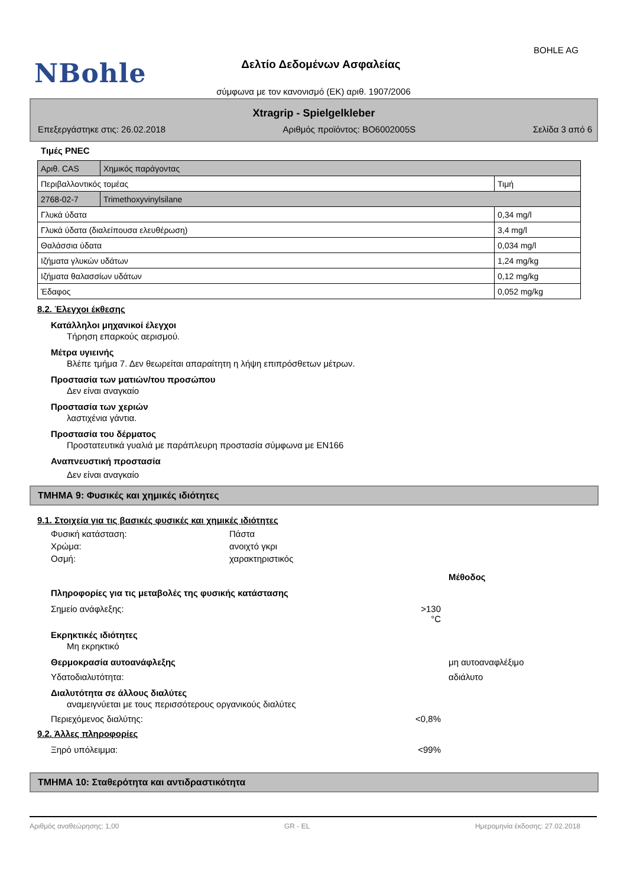BOHLE AG
NBohle
Δελτίο Δεδομένων Ασφαλείας
σύμφωνα με τον κανονισμό (ΕΚ) αριθ. 1907/2006
Xtragrip - Spielgelkleber
Επεξεργάστηκε στις: 26.02.2018 Αριθμός προϊόντος: BO6002005S Σελίδα 3 από 6
Τιμές PNEC
| Αριθ. CAS | Χημικός παράγοντας | |
| Περιβαλλοντικός τομέας | | Τιμή |
| 2768-02-7 | Trimethoxyvinylsilane | |
| Γλυκά ύδατα | | 0,34 mg/l |
| Γλυκά ύδατα (διαλείπουσα ελευθέρωση) | | 3,4 mg/l |
| Θαλάσσια ύδατα | | 0,034 mg/l |
| Ιζήματα γλυκών υδάτων | | 1,24 mg/kg |
| Ιζήματα θαλασσίων υδάτων | | 0,12 mg/kg |
| Έδαφος | | 0,052 mg/kg |
8.2. Έλεγχοι έκθεσης
Κατάλληλοι μηχανικοί έλεγχοι
Τήρηση επαρκούς αερισμού.
Μέτρα υγιεινής
Βλέπε τμήμα 7. Δεν θεωρείται απαραίτητη η λήψη επιπρόσθετων μέτρων.
Προστασία των ματιών/του προσώπου
Δεν είναι αναγκαίο
Προστασία των χεριών
λαστιχένια γάντια.
Προστασία του δέρματος
Προστατευτικά γυαλιά με παράπλευρη προστασία σύμφωνα με EN166
Αναπνευστική προστασία
Δεν είναι αναγκαίο
ΤΜΗΜΑ 9: Φυσικές και χημικές ιδιότητες
9.1. Στοιχεία για τις βασικές φυσικές και χημικές ιδιότητες
Φυσική κατάσταση: Πάστα
Χρώμα: ανοιχτό γκρι
Οσμή: χαρακτηριστικός
Μέθοδος
Πληροφορίες για τις μεταβολές της φυσικής κατάστασης
Σημείο ανάφλεξης: >130 °C
Εκρηκτικές ιδιότητες
Μη εκρηκτικό
Θερμοκρασία αυτοανάφλεξης μη αυτοαναφλέξιμο
Υδατοδιαλυτότητα: αδιάλυτο
Διαλυτότητα σε άλλους διαλύτες
αναμειγνύεται με τους περισσότερους οργανικούς διαλύτες
Περιεχόμενος διαλύτης: <0,8%
9.2. Άλλες πληροφορίες
Ξηρό υπόλειμμα: <99%
ΤΜΗΜΑ 10: Σταθερότητα και αντιδραστικότητα
Αριθμός αναθεώρησης: 1,00 GR - EL Ημερομηνία έκδοσης: 27.02.2018